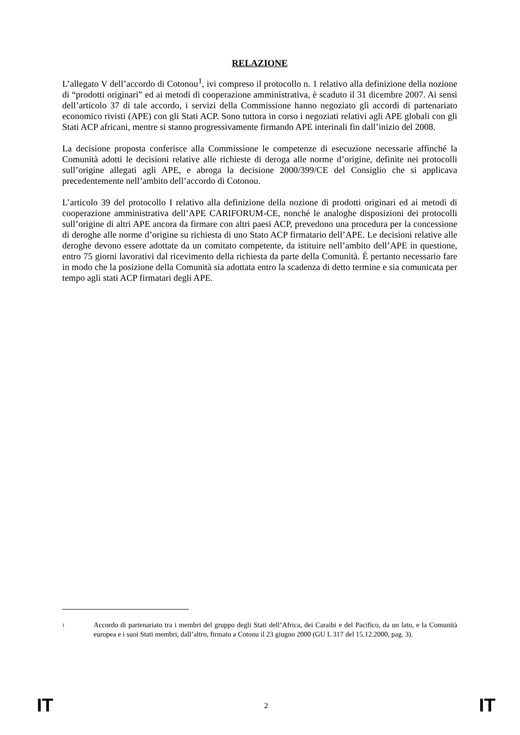RELAZIONE
L’allegato V dell’accordo di Cotonou<sup>1</sup>, ivi compreso il protocollo n. 1 relativo alla definizione della nozione di “prodotti originari” ed ai metodi di cooperazione amministrativa, è scaduto il 31 dicembre 2007. Ai sensi dell’articolo 37 di tale accordo, i servizi della Commissione hanno negoziato gli accordi di partenariato economico rivisti (APE) con gli Stati ACP. Sono tuttora in corso i negoziati relativi agli APE globali con gli Stati ACP africani, mentre si stanno progressivamente firmando APE interinali fin dall’inizio del 2008.
La decisione proposta conferisce alla Commissione le competenze di esecuzione necessarie affinché la Comunità adotti le decisioni relative alle richieste di deroga alle norme d’origine, definite nei protocolli sull’origine allegati agli APE, e abroga la decisione 2000/399/CE del Consiglio che si applicava precedentemente nell’ambito dell’accordo di Cotonou.
L’articolo 39 del protocollo I relativo alla definizione della nozione di prodotti originari ed ai metodi di cooperazione amministrativa dell’APE CARIFORUM-CE, nonché le analoghe disposizioni dei protocolli sull’origine di altri APE ancora da firmare con altri paesi ACP, prevedono una procedura per la concessione di deroghe alle norme d’origine su richiesta di uno Stato ACP firmatario dell’APE. Le decisioni relative alle deroghe devono essere adottate da un comitato competente, da istituire nell’ambito dell’APE in questione, entro 75 giorni lavorativi dal ricevimento della richiesta da parte della Comunità. È pertanto necessario fare in modo che la posizione della Comunità sia adottata entro la scadenza di detto termine e sia comunicata per tempo agli stati ACP firmatari degli APE.
1
Accordo di partenariato tra i membri del gruppo degli Stati dell’Africa, dei Caraibi e del Pacifico, da un lato, e la Comunità europea e i suoi Stati membri, dall’altro, firmato a Cotonu il 23 giugno 2000 (GU L 317 del 15.12.2000, pag. 3).
IT 2 IT